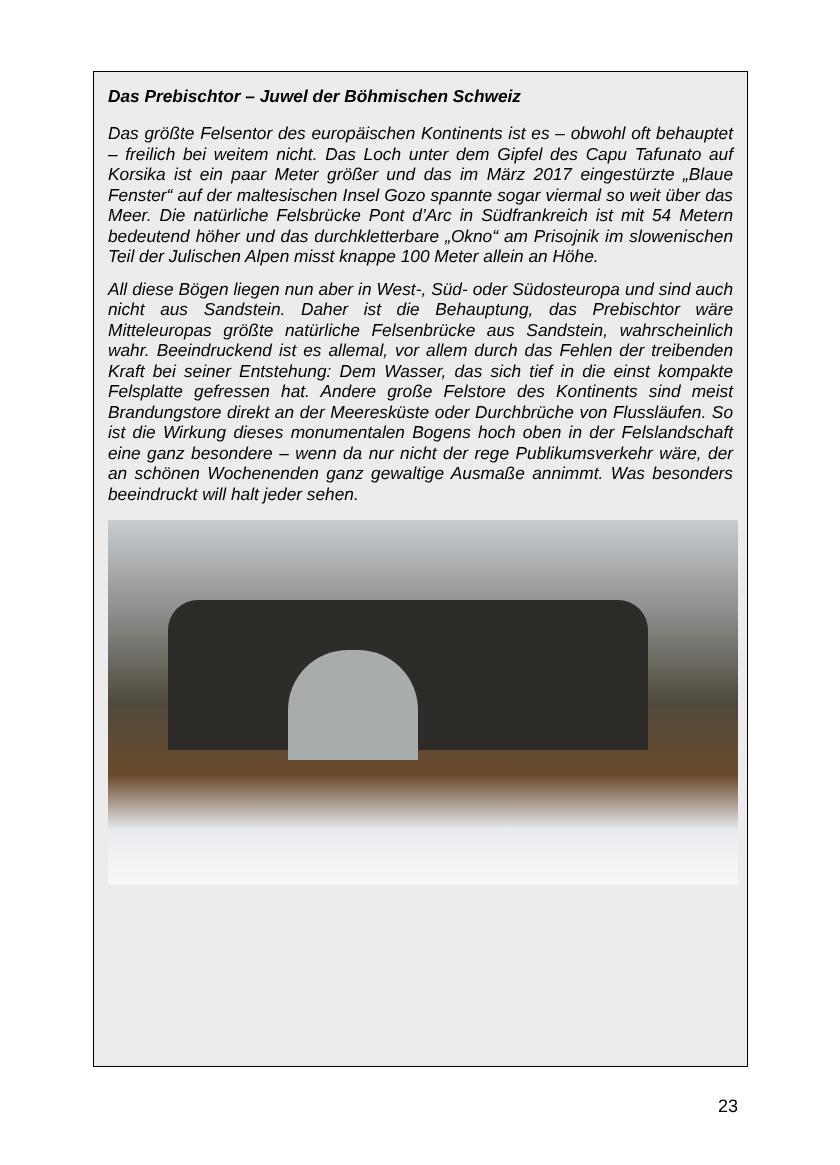Das Prebischtor – Juwel der Böhmischen Schweiz
Das größte Felsentor des europäischen Kontinents ist es – obwohl oft behauptet – freilich bei weitem nicht. Das Loch unter dem Gipfel des Capu Tafunato auf Korsika ist ein paar Meter größer und das im März 2017 eingestürzte „Blaue Fenster“ auf der maltesischen Insel Gozo spannte sogar viermal so weit über das Meer. Die natürliche Felsbrücke Pont d’Arc in Südfrankreich ist mit 54 Metern bedeutend höher und das durchkletterbare „Okno“ am Prisojnik im slowenischen Teil der Julischen Alpen misst knappe 100 Meter allein an Höhe.
All diese Bögen liegen nun aber in West-, Süd- oder Südosteuropa und sind auch nicht aus Sandstein. Daher ist die Behauptung, das Prebischtor wäre Mitteleuropas größte natürliche Felsenbrücke aus Sandstein, wahrscheinlich wahr. Beeindruckend ist es allemal, vor allem durch das Fehlen der treibenden Kraft bei seiner Entstehung: Dem Wasser, das sich tief in die einst kompakte Felsplatte gefressen hat. Andere große Felstore des Kontinents sind meist Brandungstore direkt an der Meeresküste oder Durchbrüche von Flussläufen. So ist die Wirkung dieses monumentalen Bogens hoch oben in der Felslandschaft eine ganz besondere – wenn da nur nicht der rege Publikumsverkehr wäre, der an schönen Wochenenden ganz gewaltige Ausmaße annimmt. Was besonders beeindruckt will halt jeder sehen.
23